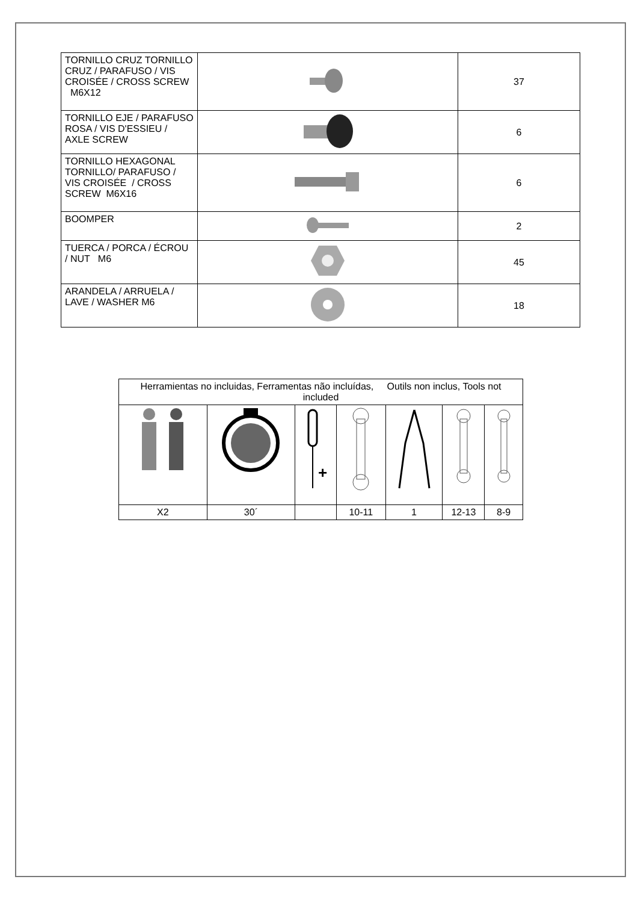| TORNILLO CRUZ TORNILLO CRUZ / PARAFUSO / VIS CROISÉE / CROSS SCREW M6X12 | | 37 |
| TORNILLO EJE / PARAFUSO ROSA / VIS D'ESSIEU / AXLE SCREW | | 6 |
| TORNILLO HEXAGONAL TORNILLO/ PARAFUSO / VIS CROISÉE / CROSS SCREW M6X16 | | 6 |
| BOOMPER | | 2 |
| TUERCA / PORCA / ÉCROU / NUT M6 | | 45 |
| ARANDELA / ARRUELA / LAVE / WASHER M6 | | 18 |
| Herramientas no incluidas, Ferramentas não incluídas, Outils non inclus, Tools not included | | | | | | |
| | | + | | | | |
| X2 | 30´ | | 10-11 | 1 | 12-13 | 8-9 |